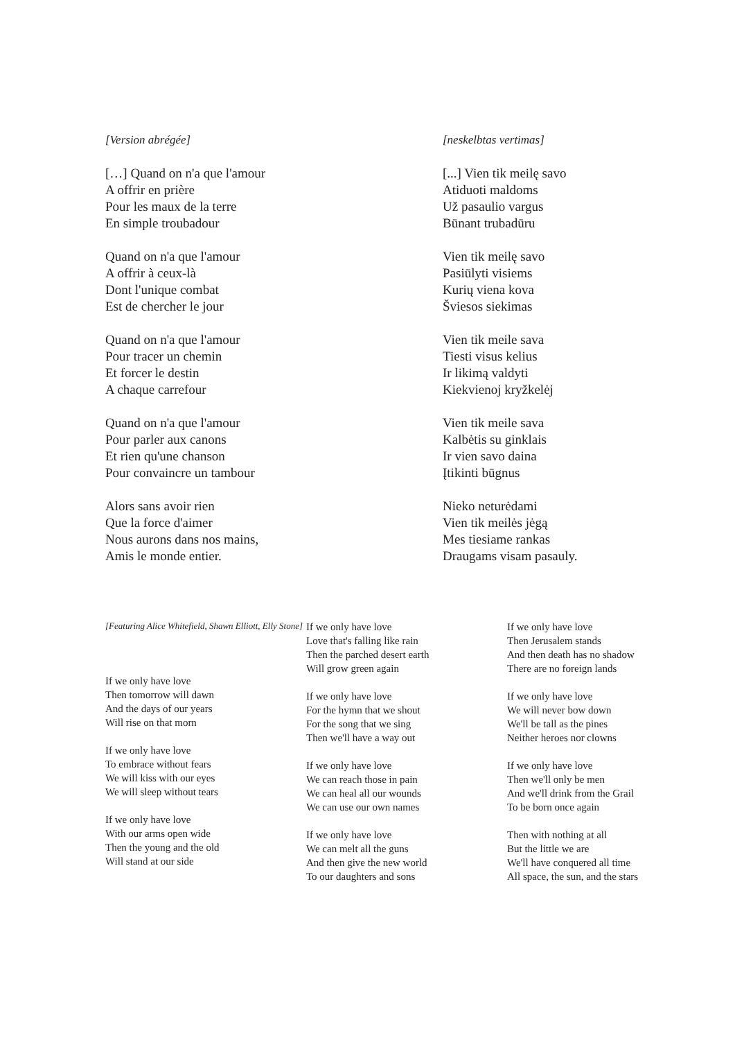[Version abrégée]
[…] Quand on n'a que l'amour
A offrir en prière
Pour les maux de la terre
En simple troubadour
Quand on n'a que l'amour
A offrir à ceux-là
Dont l'unique combat
Est de chercher le jour
Quand on n'a que l'amour
Pour tracer un chemin
Et forcer le destin
A chaque carrefour
Quand on n'a que l'amour
Pour parler aux canons
Et rien qu'une chanson
Pour convaincre un tambour
Alors sans avoir rien
Que la force d'aimer
Nous aurons dans nos mains,
Amis le monde entier.
[neskelbtas vertimas]
[...] Vien tik meilę savo
Atiduoti maldoms
Už pasaulio vargus
Būnant trubadūru
Vien tik meilę savo
Pasiūlyti visiems
Kurių viena kova
Šviesos siekimas
Vien tik meile sava
Tiesti visus kelius
Ir likimą valdyti
Kiekvienoj kryžkelėj
Vien tik meile sava
Kalbėtis su ginklais
Ir vien savo daina
Įtikinti būgnus
Nieko neturėdami
Vien tik meilės jėgą
Mes tiesiame rankas
Draugams visam pasauly.
[Featuring Alice Whitefield, Shawn Elliott, Elly Stone]
If we only have love
Then tomorrow will dawn
And the days of our years
Will rise on that morn
If we only have love
To embrace without fears
We will kiss with our eyes
We will sleep without tears
If we only have love
With our arms open wide
Then the young and the old
Will stand at our side
If we only have love
Love that's falling like rain
Then the parched desert earth
Will grow green again
If we only have love
For the hymn that we shout
For the song that we sing
Then we'll have a way out
If we only have love
We can reach those in pain
We can heal all our wounds
We can use our own names
If we only have love
We can melt all the guns
And then give the new world
To our daughters and sons
If we only have love
Then Jerusalem stands
And then death has no shadow
There are no foreign lands
If we only have love
We will never bow down
We'll be tall as the pines
Neither heroes nor clowns
If we only have love
Then we'll only be men
And we'll drink from the Grail
To be born once again
Then with nothing at all
But the little we are
We'll have conquered all time
All space, the sun, and the stars